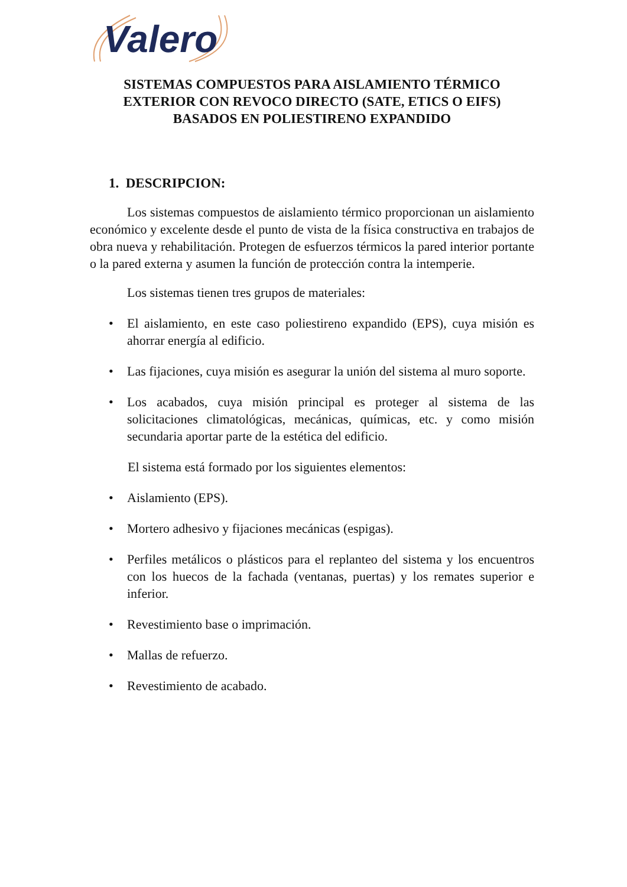Valero
SISTEMAS COMPUESTOS PARA AISLAMIENTO TÉRMICO EXTERIOR CON REVOCO DIRECTO (SATE, ETICS O EIFS) BASADOS EN POLIESTIRENO EXPANDIDO
1. DESCRIPCION:
Los sistemas compuestos de aislamiento térmico proporcionan un aislamiento económico y excelente desde el punto de vista de la física constructiva en trabajos de obra nueva y rehabilitación. Protegen de esfuerzos térmicos la pared interior portante o la pared externa y asumen la función de protección contra la intemperie.
Los sistemas tienen tres grupos de materiales:
• El aislamiento, en este caso poliestireno expandido (EPS), cuya misión es ahorrar energía al edificio.
• Las fijaciones, cuya misión es asegurar la unión del sistema al muro soporte.
• Los acabados, cuya misión principal es proteger al sistema de las solicitaciones climatológicas, mecánicas, químicas, etc. y como misión secundaria aportar parte de la estética del edificio.
El sistema está formado por los siguientes elementos:
• Aislamiento (EPS).
• Mortero adhesivo y fijaciones mecánicas (espigas).
• Perfiles metálicos o plásticos para el replanteo del sistema y los encuentros con los huecos de la fachada (ventanas, puertas) y los remates superior e inferior.
• Revestimiento base o imprimación.
• Mallas de refuerzo.
• Revestimiento de acabado.